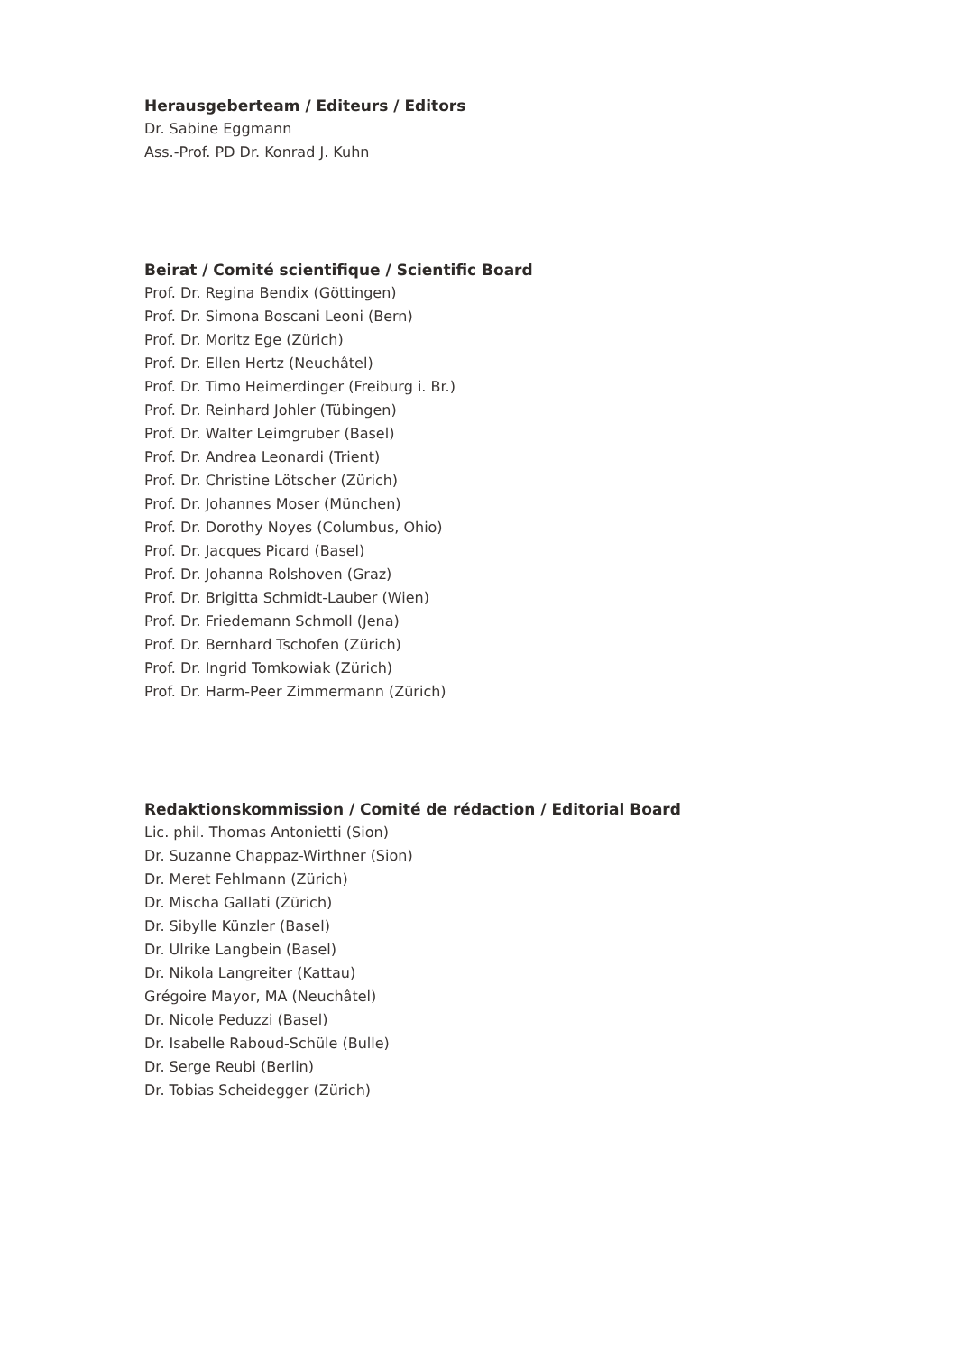Herausgeberteam / Editeurs / Editors
Dr. Sabine Eggmann
Ass.-Prof. PD Dr. Konrad J. Kuhn
Beirat / Comité scientifique / Scientific Board
Prof. Dr. Regina Bendix (Göttingen)
Prof. Dr. Simona Boscani Leoni (Bern)
Prof. Dr. Moritz Ege (Zürich)
Prof. Dr. Ellen Hertz (Neuchâtel)
Prof. Dr. Timo Heimerdinger (Freiburg i. Br.)
Prof. Dr. Reinhard Johler (Tübingen)
Prof. Dr. Walter Leimgruber (Basel)
Prof. Dr. Andrea Leonardi (Trient)
Prof. Dr. Christine Lötscher (Zürich)
Prof. Dr. Johannes Moser (München)
Prof. Dr. Dorothy Noyes (Columbus, Ohio)
Prof. Dr. Jacques Picard (Basel)
Prof. Dr. Johanna Rolshoven (Graz)
Prof. Dr. Brigitta Schmidt-Lauber (Wien)
Prof. Dr. Friedemann Schmoll (Jena)
Prof. Dr. Bernhard Tschofen (Zürich)
Prof. Dr. Ingrid Tomkowiak (Zürich)
Prof. Dr. Harm-Peer Zimmermann (Zürich)
Redaktionskommission / Comité de rédaction / Editorial Board
Lic. phil. Thomas Antonietti (Sion)
Dr. Suzanne Chappaz-Wirthner (Sion)
Dr. Meret Fehlmann (Zürich)
Dr. Mischa Gallati (Zürich)
Dr. Sibylle Künzler (Basel)
Dr. Ulrike Langbein (Basel)
Dr. Nikola Langreiter (Kattau)
Grégoire Mayor, MA (Neuchâtel)
Dr. Nicole Peduzzi (Basel)
Dr. Isabelle Raboud-Schüle (Bulle)
Dr. Serge Reubi (Berlin)
Dr. Tobias Scheidegger (Zürich)